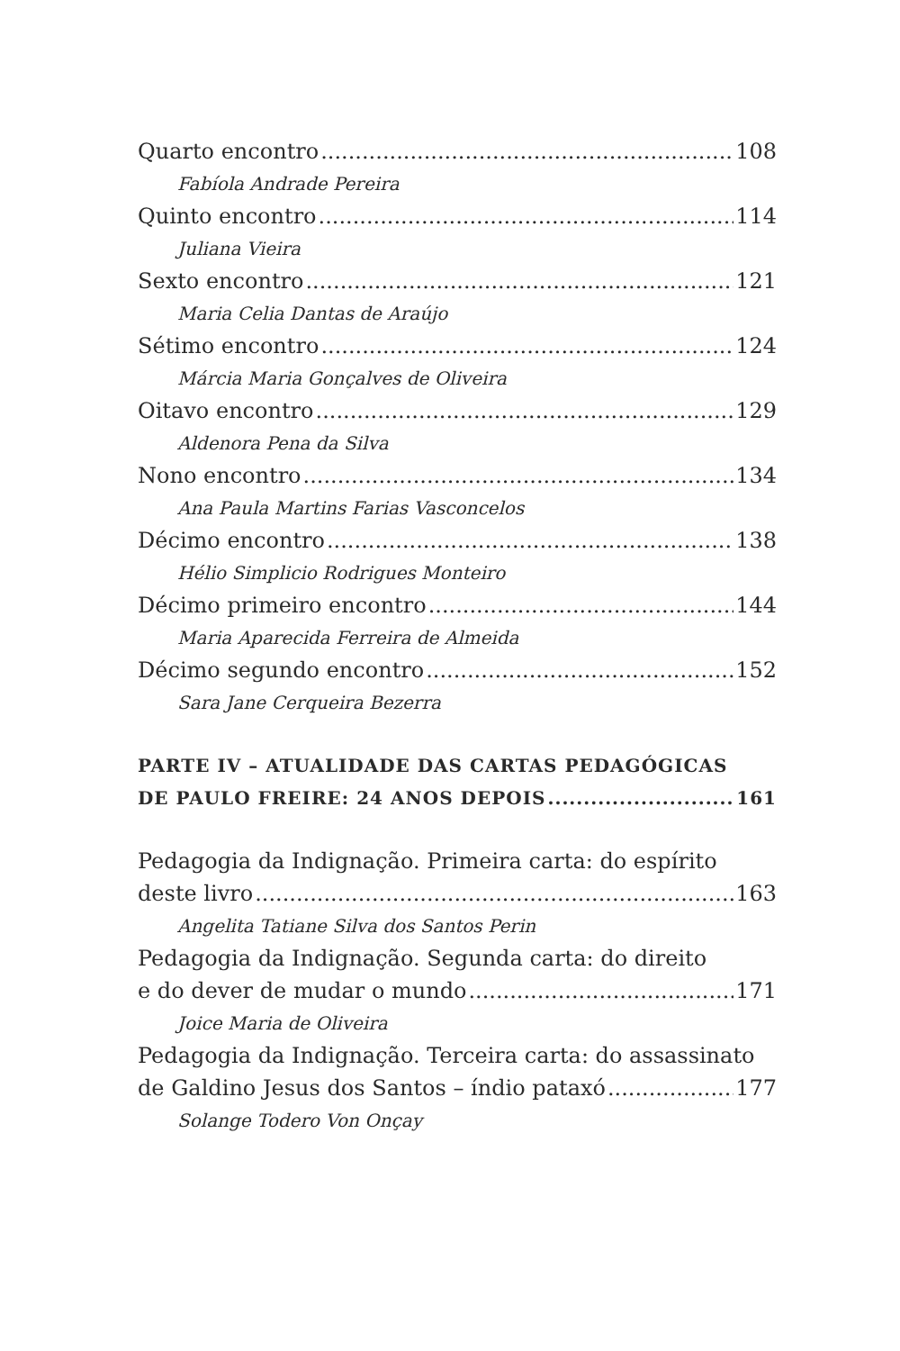Quarto encontro 108
Fabíola Andrade Pereira
Quinto encontro 114
Juliana Vieira
Sexto encontro 121
Maria Celia Dantas de Araújo
Sétimo encontro 124
Márcia Maria Gonçalves de Oliveira
Oitavo encontro 129
Aldenora Pena da Silva
Nono encontro 134
Ana Paula Martins Farias Vasconcelos
Décimo encontro 138
Hélio Simplicio Rodrigues Monteiro
Décimo primeiro encontro 144
Maria Aparecida Ferreira de Almeida
Décimo segundo encontro 152
Sara Jane Cerqueira Bezerra
PARTE IV – ATUALIDADE DAS CARTAS PEDAGÓGICAS
DE PAULO FREIRE: 24 ANOS DEPOIS 161
Pedagogia da Indignação. Primeira carta: do espírito
deste livro 163
Angelita Tatiane Silva dos Santos Perin
Pedagogia da Indignação. Segunda carta: do direito
e do dever de mudar o mundo 171
Joice Maria de Oliveira
Pedagogia da Indignação. Terceira carta: do assassinato
de Galdino Jesus dos Santos – índio pataxó 177
Solange Todero Von Onçay